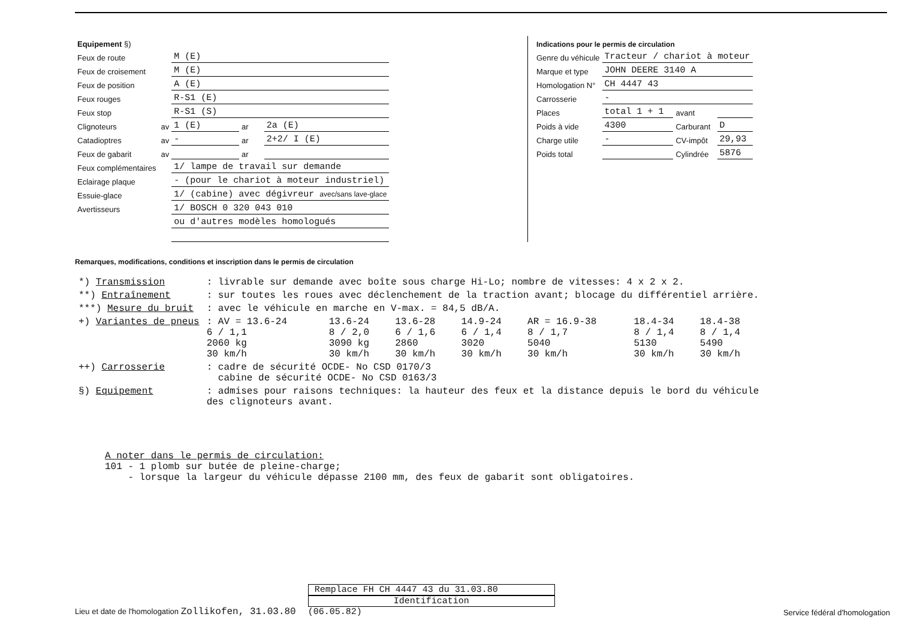| Equipement §) | | | | |
| Feux de route | | M (E) | | |
| Feux de croisement | | M (E) | | |
| Feux de position | | A (E) | | |
| Feux rouges | | R-S1 (E) | | |
| Feux stop | | R-S1 (S) | | |
| Clignoteurs | av | 1 (E) | ar | 2a (E) |
| Catadioptres | av | - | ar | 2+2/ I (E) |
| Feux de gabarit | av | | ar | |
| Feux complémentaires | | 1/ lampe de travail sur demande | | |
| Eclairage plaque | | - (pour le chariot à moteur industriel) | | |
| Essuie-glace | | 1/ (cabine) avec dégivreur avec/sans lave-glace | | |
| Avertisseurs | | 1/ BOSCH 0 320 043 010 | | |
| | | ou d'autres modèles homologués | | |
| Indications pour le permis de circulation | | | |
| Genre du véhicule | Tracteur / chariot à moteur | | |
| Marque et type | JOHN DEERE 3140 A | | |
| Homologation N° | CH 4447 43 | | |
| Carrosserie | - | | |
| Places | total 1 + 1 | avant | |
| Poids à vide | 4300 | Carburant | D |
| Charge utile | - | CV-impôt | 29,93 |
| Poids total | | Cylindrée | 5876 |
Remarques, modifications, conditions et inscription dans le permis de circulation
| *) Transmission | : livrable sur demande avec boîte sous charge Hi-Lo; nombre de vitesses: 4 x 2 x 2. | | | | | | |
| **) Entraînement | : sur toutes les roues avec déclenchement de la traction avant; blocage du différentiel arrière. | | | | | | |
| ***) Mesure du bruit | : avec le véhicule en marche en V-max. = 84,5 dB/A. | | | | | | |
| +) Variantes de pneus | : AV = 13.6-24 6 / 1,1 2060 kg 30 km/h | 13.6-24 8 / 2,0 3090 kg 30 km/h | 13.6-28 6 / 1,6 2860 30 km/h | 14.9-24 6 / 1,4 3020 30 km/h | AR = 16.9-38 8 / 1,7 5040 30 km/h | 18.4-34 8 / 1,4 5130 30 km/h | 18.4-38 8 / 1,4 5490 30 km/h |
| ++) Carrosserie | : cadre de sécurité OCDE- No CSD 0170/3 cabine de sécurité OCDE- No CSD 0163/3 | | | | | | |
| §) Equipement | : admises pour raisons techniques: la hauteur des feux et la distance depuis le bord du véhicule des clignoteurs avant. | | | | | | |
A noter dans le permis de circulation:
101 - 1 plomb sur butée de pleine-charge;
- lorsque la largeur du véhicule dépasse 2100 mm, des feux de gabarit sont obligatoires.
Lieu et date de l'homologation Zollikofen, 31.03.80
Remplace FH CH 4447 43 du 31.03.80
Identification
(06.05.82)
Service fédéral d'homologation